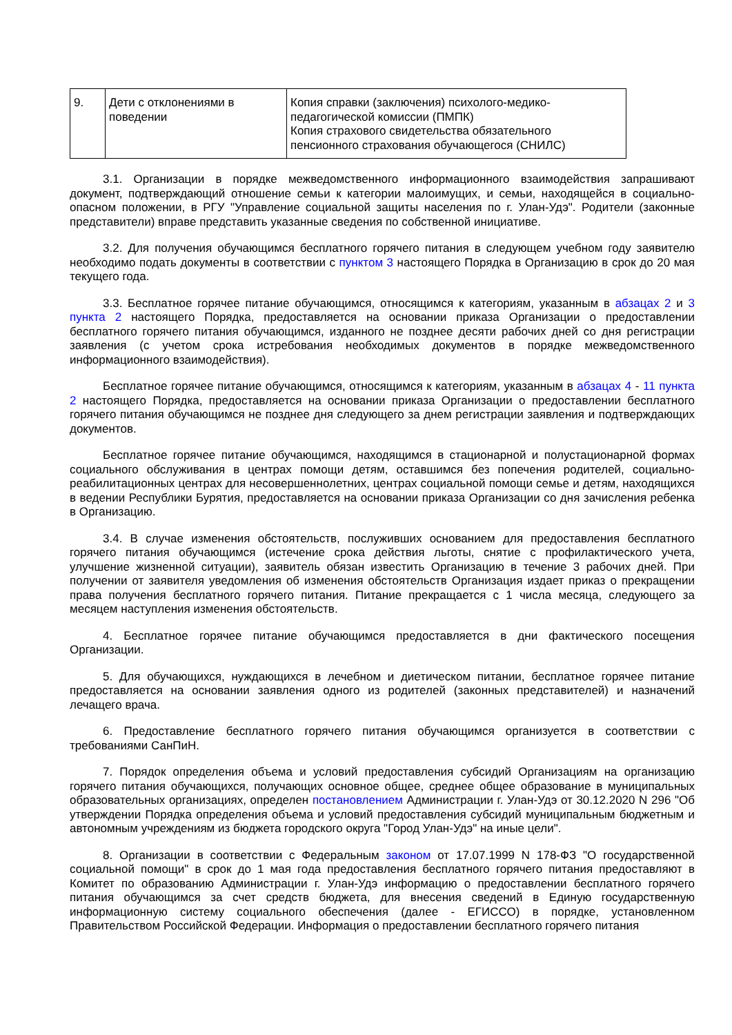| 9. | Дети с отклонениями в поведении | Копия справки (заключения) психолого-медико-педагогической комиссии (ПМПК) Копия страхового свидетельства обязательного пенсионного страхования обучающегося (СНИЛС) |
3.1. Организации в порядке межведомственного информационного взаимодействия запрашивают документ, подтверждающий отношение семьи к категории малоимущих, и семьи, находящейся в социально-опасном положении, в РГУ "Управление социальной защиты населения по г. Улан-Удэ". Родители (законные представители) вправе представить указанные сведения по собственной инициативе.
3.2. Для получения обучающимся бесплатного горячего питания в следующем учебном году заявителю необходимо подать документы в соответствии с пунктом 3 настоящего Порядка в Организацию в срок до 20 мая текущего года.
3.3. Бесплатное горячее питание обучающимся, относящимся к категориям, указанным в абзацах 2 и 3 пункта 2 настоящего Порядка, предоставляется на основании приказа Организации о предоставлении бесплатного горячего питания обучающимся, изданного не позднее десяти рабочих дней со дня регистрации заявления (с учетом срока истребования необходимых документов в порядке межведомственного информационного взаимодействия).
Бесплатное горячее питание обучающимся, относящимся к категориям, указанным в абзацах 4 - 11 пункта 2 настоящего Порядка, предоставляется на основании приказа Организации о предоставлении бесплатного горячего питания обучающимся не позднее дня следующего за днем регистрации заявления и подтверждающих документов.
Бесплатное горячее питание обучающимся, находящимся в стационарной и полустационарной формах социального обслуживания в центрах помощи детям, оставшимся без попечения родителей, социально-реабилитационных центрах для несовершеннолетних, центрах социальной помощи семье и детям, находящихся в ведении Республики Бурятия, предоставляется на основании приказа Организации со дня зачисления ребенка в Организацию.
3.4. В случае изменения обстоятельств, послуживших основанием для предоставления бесплатного горячего питания обучающимся (истечение срока действия льготы, снятие с профилактического учета, улучшение жизненной ситуации), заявитель обязан известить Организацию в течение 3 рабочих дней. При получении от заявителя уведомления об изменения обстоятельств Организация издает приказ о прекращении права получения бесплатного горячего питания. Питание прекращается с 1 числа месяца, следующего за месяцем наступления изменения обстоятельств.
4. Бесплатное горячее питание обучающимся предоставляется в дни фактического посещения Организации.
5. Для обучающихся, нуждающихся в лечебном и диетическом питании, бесплатное горячее питание предоставляется на основании заявления одного из родителей (законных представителей) и назначений лечащего врача.
6. Предоставление бесплатного горячего питания обучающимся организуется в соответствии с требованиями СанПиН.
7. Порядок определения объема и условий предоставления субсидий Организациям на организацию горячего питания обучающихся, получающих основное общее, среднее общее образование в муниципальных образовательных организациях, определен постановлением Администрации г. Улан-Удэ от 30.12.2020 N 296 "Об утверждении Порядка определения объема и условий предоставления субсидий муниципальным бюджетным и автономным учреждениям из бюджета городского округа "Город Улан-Удэ" на иные цели".
8. Организации в соответствии с Федеральным законом от 17.07.1999 N 178-ФЗ "О государственной социальной помощи" в срок до 1 мая года предоставления бесплатного горячего питания предоставляют в Комитет по образованию Администрации г. Улан-Удэ информацию о предоставлении бесплатного горячего питания обучающимся за счет средств бюджета, для внесения сведений в Единую государственную информационную систему социального обеспечения (далее - ЕГИССО) в порядке, установленном Правительством Российской Федерации. Информация о предоставлении бесплатного горячего питания